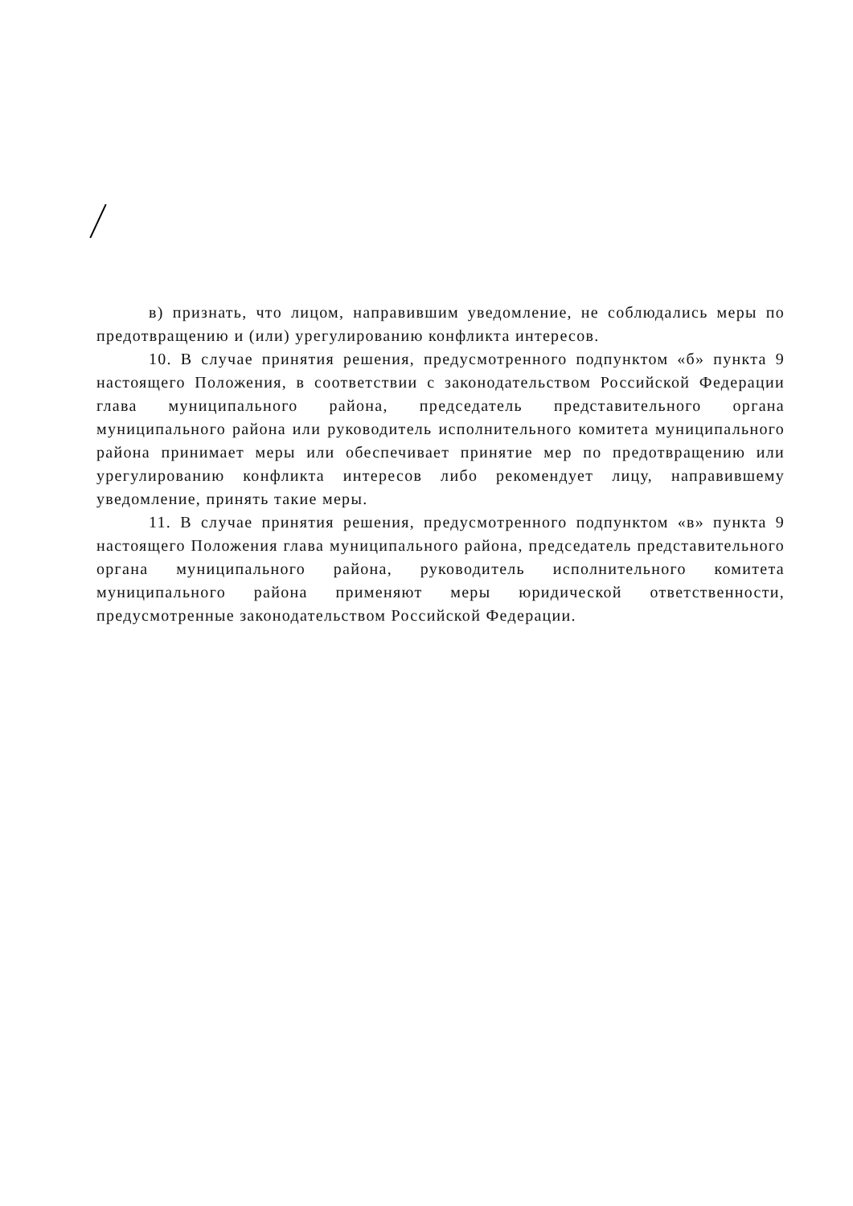в) признать, что лицом, направившим уведомление, не соблюдались меры по предотвращению и (или) урегулированию конфликта интересов.
10. В случае принятия решения, предусмотренного подпунктом «б» пункта 9 настоящего Положения, в соответствии с законодательством Российской Федерации глава муниципального района, председатель представительного органа муниципального района или руководитель исполнительного комитета муниципального района принимает меры или обеспечивает принятие мер по предотвращению или урегулированию конфликта интересов либо рекомендует лицу, направившему уведомление, принять такие меры.
11. В случае принятия решения, предусмотренного подпунктом «в» пункта 9 настоящего Положения глава муниципального района, председатель представительного органа муниципального района, руководитель исполнительного комитета муниципального района применяют меры юридической ответственности, предусмотренные законодательством Российской Федерации.